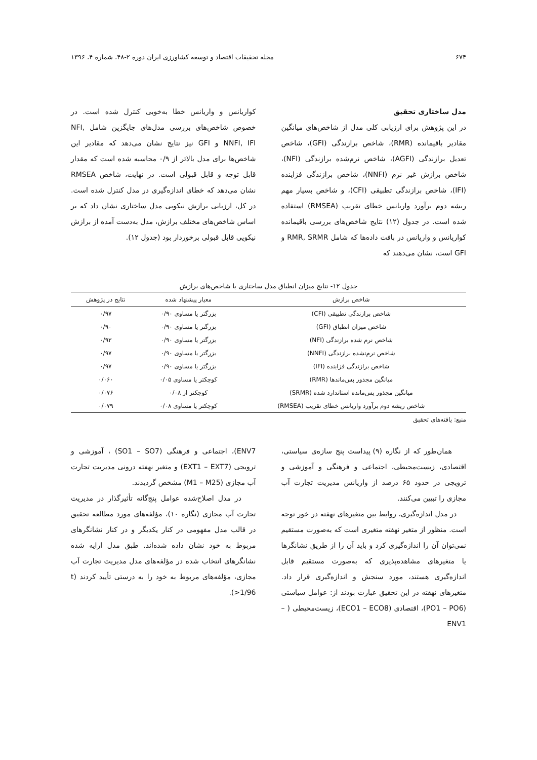۶۷۴ مجله تحقیقات اقتصاد و توسعه کشاورزی ایران دوره ۲-۴۸، شماره ۴، ۱۳۹۶
مدل ساختاری تحقیق
در این پژوهش برای ارزیابی کلی مدل از شاخص‌های میانگین مقادیر باقیمانده (RMR)، شاخص برازندگی (GFI)، شاخص تعدیل برازندگی (AGFI)، شاخص نرم‌شده برازندگی (NFI)، شاخص برازش غیر نرم (NNFI)، شاخص برازندگی فزاینده (IFI)، شاخص برازندگی تطبیقی (CFI)، و شاخص بسیار مهم ریشه دوم برآورد واریانس خطای تقریب (RMSEA) استفاده شده است. در جدول (۱۲) نتایج شاخص‌های بررسی باقیمانده کواریانس و واریانس در بافت داده‌ها که شامل RMR, SRMR و GFI است، نشان می‌دهند که
کواریانس و واریانس خطا به‌خوبی کنترل شده است. در خصوص شاخص‌های بررسی مدل‌های جایگزین شامل NFI, NNFI, IFI و GFI نیز نتایج نشان می‌دهد که مقادیر این شاخص‌ها برای مدل بالاتر از ۰/۹ محاسبه شده است که مقدار قابل توجه و قابل قبولی است. در نهایت، شاخص RMSEA نشان می‌دهد که خطای اندازه‌گیری در مدل کنترل شده است. در کل، ارزیابی برازش نیکویی مدل ساختاری نشان داد که بر اساس شاخص‌های مختلف برازش، مدل به‌دست آمده از برازش نیکویی قابل قبولی برخوردار بود (جدول ۱۲).
جدول ۱۲- نتایج میزان انطباق مدل ساختاری با شاخص‌های برازش
| شاخص برازش | معیار پیشنهاد شده | نتایج در پژوهش |
| --- | --- | --- |
| شاخص برازندگی تطبیقی (CFI) | بزرگتر یا مساوی ۰/۹۰ | ۰/۹۷ |
| شاخص میزان انطباق (GFI) | بزرگتر یا مساوی ۰/۹۰ | ۰/۹۰ |
| شاخص نرم شده برازندگی (NFI) | بزرگتر یا مساوی ۰/۹۰ | ۰/۹۳ |
| شاخص نرم‌نشده برازندگی (NNFI) | بزرگتر یا مساوی ۰/۹۰ | ۰/۹۷ |
| شاخص برازندگی فزاینده (IFI) | بزرگتر یا مساوی ۰/۹۰ | ۰/۹۷ |
| میانگین مجذور پس‌ماندها (RMR) | کوچکتر یا مساوی ۰/۰۵ | ۰/۰۶۰ |
| میانگین مجذور پس‌مانده استاندارد شده (SRMR) | کوچکتر از ۰/۰۸ | ۰/۰۷۶ |
| شاخص ریشه دوم برآورد واریانس خطای تقریب (RMSEA) | کوچکتر یا مساوی ۰/۰۸ | ۰/۰۷۹ |
منبع: یافته‌های تحقیق
همان‌طور که از نگاره (۹) پیداست پنج سازه‌ی سیاستی، اقتصادی، زیست‌محیطی، اجتماعی و فرهنگی و آموزشی و ترویجی در حدود ۶۵ درصد از واریانس مدیریت تجارت آب مجازی را تبیین می‌کنند.
در مدل اندازه‌گیری، روابط بین متغیرهای نهفته در خور توجه است. منظور از متغیر نهفته متغیری است که به‌صورت مستقیم نمی‌توان آن را اندازه‌گیری کرد و باید آن را از طریق نشانگرها یا متغیرهای مشاهده‌پذیری که به‌صورت مستقیم قابل اندازه‌گیری هستند، مورد سنجش و اندازه‌گیری قرار داد. متغیرهای نهفته در این تحقیق عبارت بودند از: عوامل سیاستی (PO1 – PO6)، اقتصادی (ECO1 – ECO8)، زیست‌محیطی ( – ENV1
ENV7)، اجتماعی و فرهنگی (SO1 – SO7) ، آموزشی و ترویجی (EXT1 – EXT7) و متغیر نهفته درونی مدیریت تجارت آب مجازی (M1 – M25) مشخص گردیدند.
در مدل اصلاح‌شده عوامل پنج‌گانه تأثیرگذار در مدیریت تجارت آب مجازی (نگاره ۱۰)، مؤلفه‌های مورد مطالعه تحقیق در قالب مدل مفهومی در کنار یکدیگر و در کنار نشانگرهای مربوط به خود نشان داده شده‌اند. طبق مدل ارایه شده نشانگرهای انتخاب شده در مؤلفه‌های مدل مدیریت تجارت آب مجازی، مؤلفه‌های مربوط به خود را به درستی تأیید کردند (t >1/96).